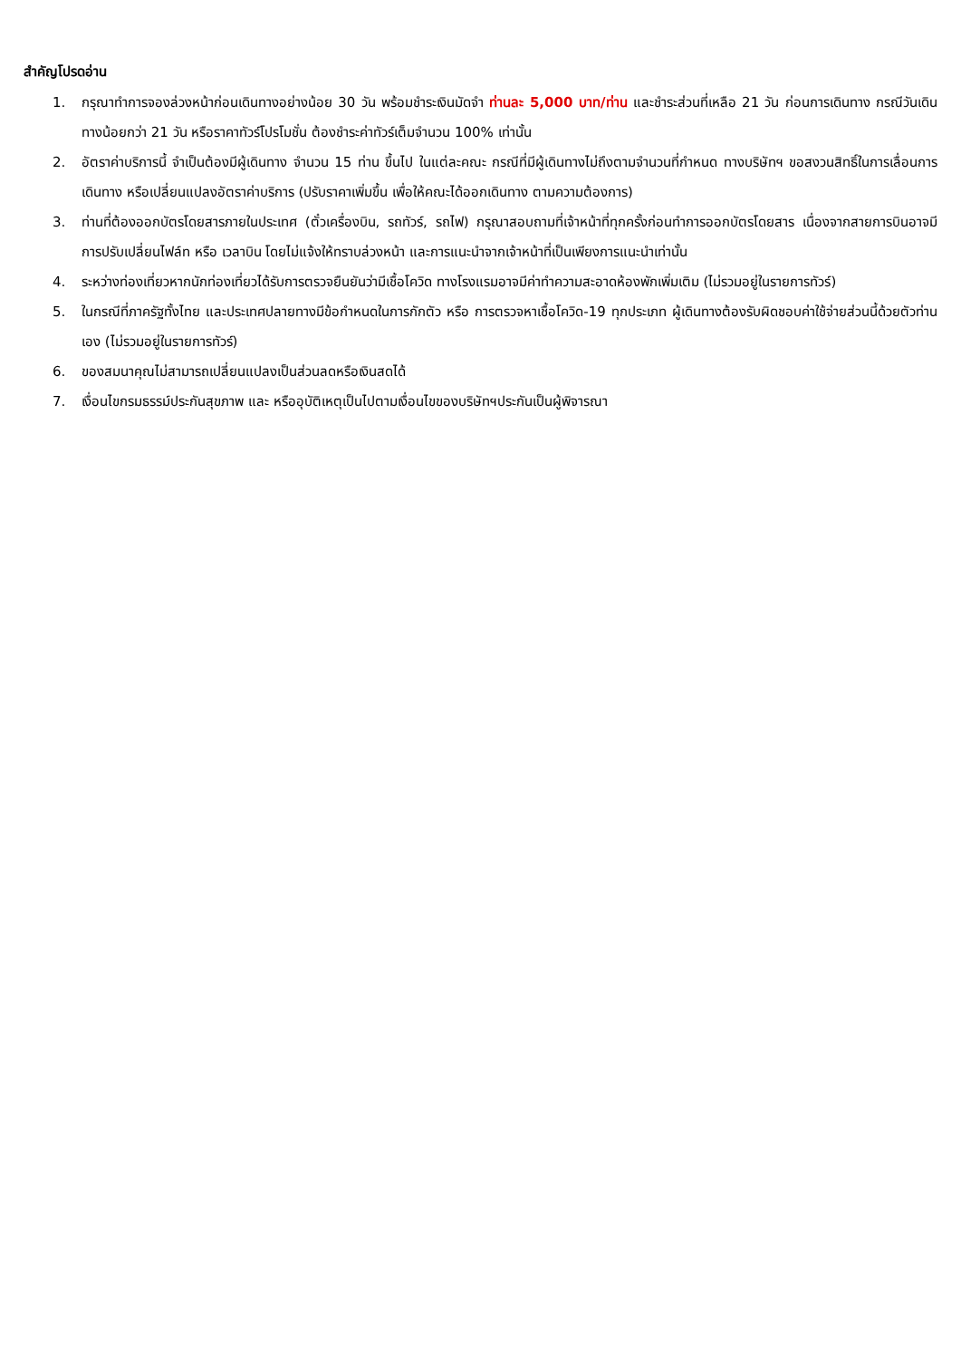สำคัญโปรดอ่าน
1. กรุณาทำการจองล่วงหน้าก่อนเดินทางอย่างน้อย 30 วัน พร้อมชำระเงินมัดจำ ท่านละ 5,000 บาท/ท่าน และชำระส่วนที่เหลือ 21 วัน ก่อนการเดินทาง กรณีวันเดินทางน้อยกว่า 21 วัน หรือราคาทัวร์โปรโมชั่น ต้องชำระค่าทัวร์เต็มจำนวน 100% เท่านั้น
2. อัตราค่าบริการนี้ จำเป็นต้องมีผู้เดินทาง จำนวน 15 ท่าน ขึ้นไป ในแต่ละคณะ กรณีที่มีผู้เดินทางไม่ถึงตามจำนวนที่กำหนด ทางบริษัทฯ ขอสงวนสิทธิ์ในการเลื่อนการเดินทาง หรือเปลี่ยนแปลงอัตราค่าบริการ (ปรับราคาเพิ่มขึ้น เพื่อให้คณะได้ออกเดินทาง ตามความต้องการ)
3. ท่านที่ต้องออกบัตรโดยสารภายในประเทศ (ตั๋วเครื่องบิน, รถทัวร์, รถไฟ) กรุณาสอบถามที่เจ้าหน้าที่ทุกครั้งก่อนทำการออกบัตรโดยสาร เนื่องจากสายการบินอาจมีการปรับเปลี่ยนไฟล์ท หรือ เวลาบิน โดยไม่แจ้งให้ทราบล่วงหน้า และการแนะนำจากเจ้าหน้าที่เป็นเพียงการแนะนำเท่านั้น
4. ระหว่างท่องเที่ยวหากนักท่องเที่ยวได้รับการตรวจยืนยันว่ามีเชื้อโควิด ทางโรงแรมอาจมีค่าทำความสะอาดห้องพักเพิ่มเติม (ไม่รวมอยู่ในรายการทัวร์)
5. ในกรณีที่ภาครัฐทั้งไทย และประเทศปลายทางมีข้อกำหนดในการกักตัว หรือ การตรวจหาเชื้อโควิด-19 ทุกประเภท ผู้เดินทางต้องรับผิดชอบค่าใช้จ่ายส่วนนี้ด้วยตัวท่านเอง (ไม่รวมอยู่ในรายการทัวร์)
6. ของสมนาคุณไม่สามารถเปลี่ยนแปลงเป็นส่วนลดหรือเงินสดได้
7. เงื่อนไขกรมธรรม์ประกันสุขภาพ และ หรืออุบัติเหตุเป็นไปตามเงื่อนไขของบริษัทฯประกันเป็นผู้พิจารณา